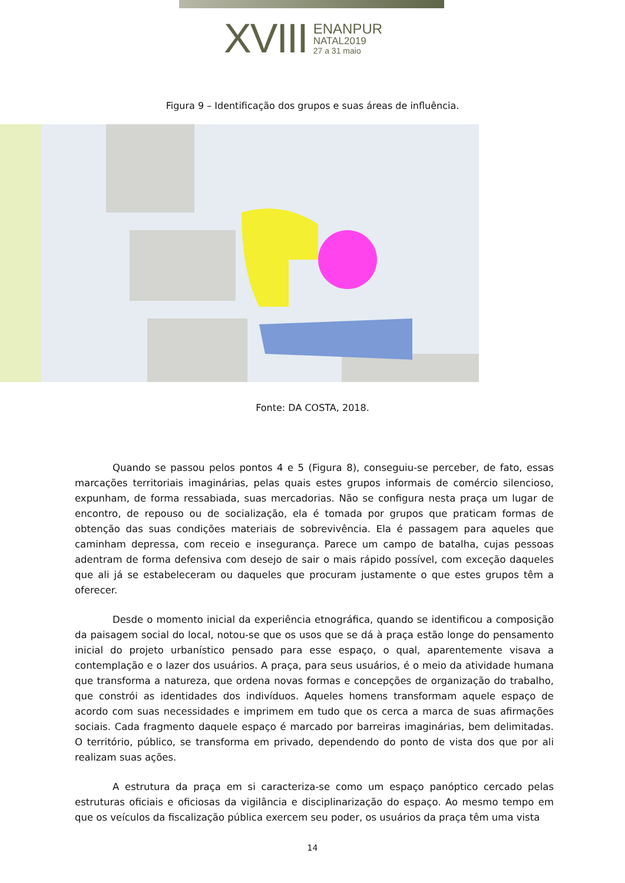XVIII
ENANPUR
NATAL2019
27 a 31 maio
Figura 9 – Identificação dos grupos e suas áreas de influência.
Fonte: DA COSTA, 2018.
Quando se passou pelos pontos 4 e 5 (Figura 8), conseguiu-se perceber, de fato, essas marcações territoriais imaginárias, pelas quais estes grupos informais de comércio silencioso, expunham, de forma ressabiada, suas mercadorias. Não se configura nesta praça um lugar de encontro, de repouso ou de socialização, ela é tomada por grupos que praticam formas de obtenção das suas condições materiais de sobrevivência. Ela é passagem para aqueles que caminham depressa, com receio e insegurança. Parece um campo de batalha, cujas pessoas adentram de forma defensiva com desejo de sair o mais rápido possível, com exceção daqueles que ali já se estabeleceram ou daqueles que procuram justamente o que estes grupos têm a oferecer.
Desde o momento inicial da experiência etnográfica, quando se identificou a composição da paisagem social do local, notou-se que os usos que se dá à praça estão longe do pensamento inicial do projeto urbanístico pensado para esse espaço, o qual, aparentemente visava a contemplação e o lazer dos usuários. A praça, para seus usuários, é o meio da atividade humana que transforma a natureza, que ordena novas formas e concepções de organização do trabalho, que constrói as identidades dos indivíduos. Aqueles homens transformam aquele espaço de acordo com suas necessidades e imprimem em tudo que os cerca a marca de suas afirmações sociais. Cada fragmento daquele espaço é marcado por barreiras imaginárias, bem delimitadas. O território, público, se transforma em privado, dependendo do ponto de vista dos que por ali realizam suas ações.
A estrutura da praça em si caracteriza-se como um espaço panóptico cercado pelas estruturas oficiais e oficiosas da vigilância e disciplinarização do espaço. Ao mesmo tempo em que os veículos da fiscalização pública exercem seu poder, os usuários da praça têm uma vista
14